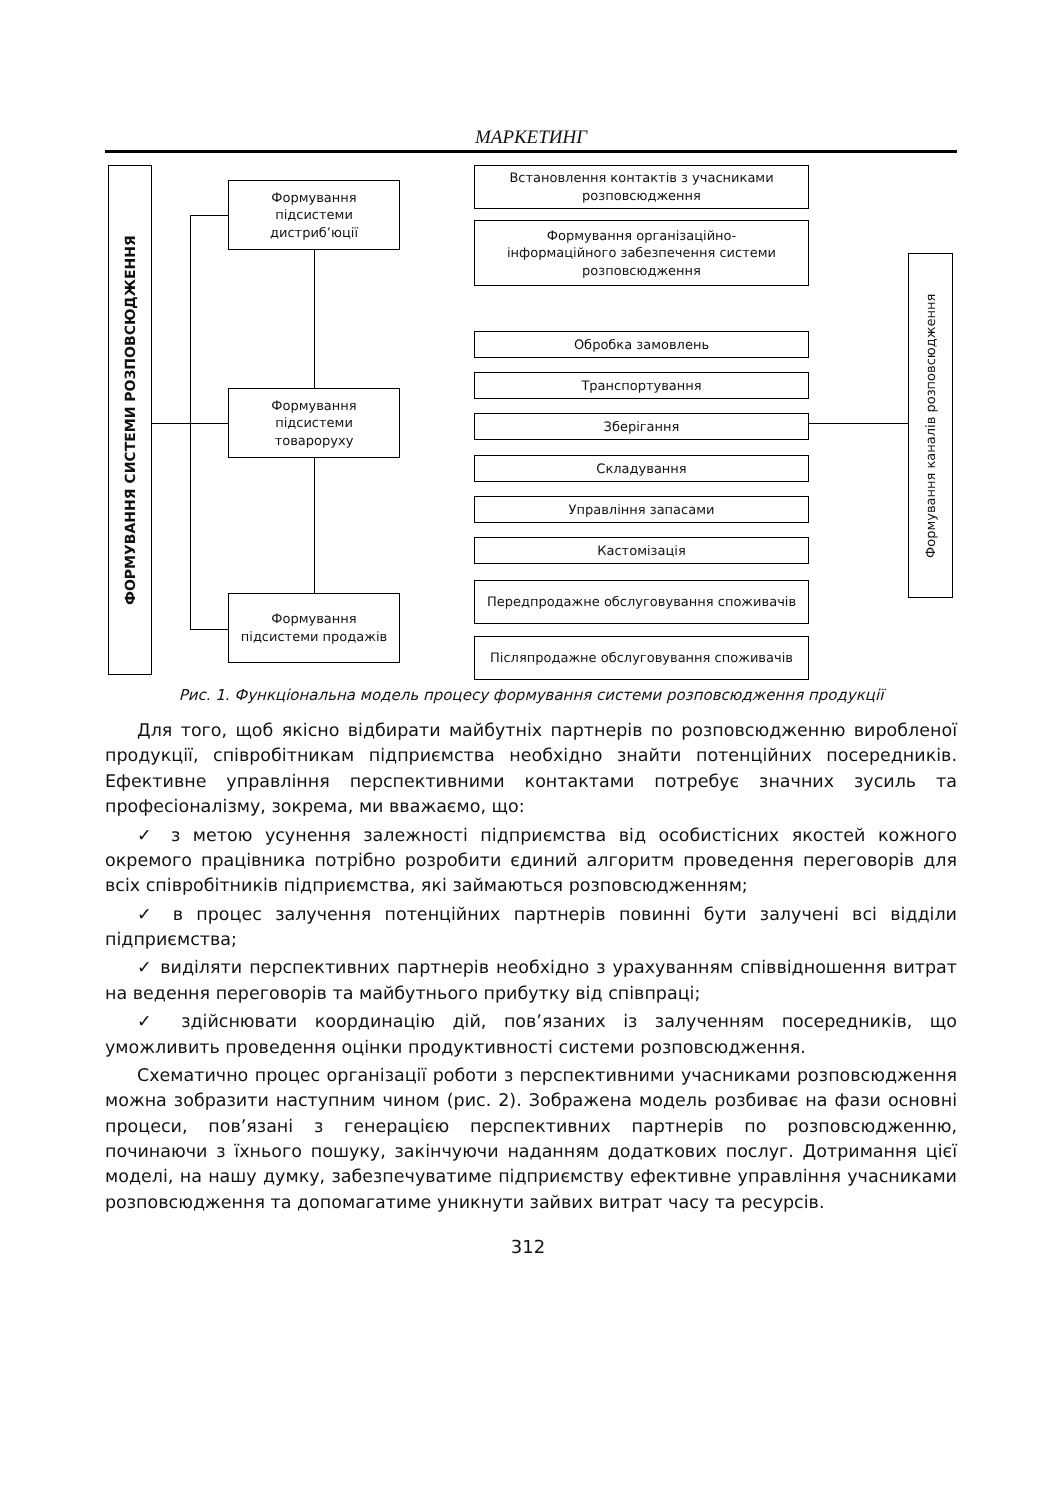МАРКЕТИНГ
ФОРМУВАННЯ СИСТЕМИ РОЗПОВСЮДЖЕННЯ
Формування
підсистеми
дистриб’юції
Формування
підсистеми
товароруху
Формування
підсистеми продажів
Встановлення контактів з учасниками розповсюдження
Формування організаційно-
інформаційного забезпечення системи
розповсюдження
Обробка замовлень
Транспортування
Зберігання
Складування
Управління запасами
Кастомізація
Передпродажне обслуговування споживачів
Післяпродажне обслуговування споживачів
Формування каналів розповсюдження
Рис. 1. Функціональна модель процесу формування системи розповсюдження продукції
Для того, щоб якісно відбирати майбутніх партнерів по розповсюдженню виробленої продукції, співробітникам підприємства необхідно знайти потенційних посередників. Ефективне управління перспективними контактами потребує значних зусиль та професіоналізму, зокрема, ми вважаємо, що:
✓ з метою усунення залежності підприємства від особистісних якостей кожного окремого працівника потрібно розробити єдиний алгоритм проведення переговорів для всіх співробітників підприємства, які займаються розповсюдженням;
✓ в процес залучення потенційних партнерів повинні бути залучені всі відділи підприємства;
✓ виділяти перспективних партнерів необхідно з урахуванням співвідношення витрат на ведення переговорів та майбутнього прибутку від співпраці;
✓ здійснювати координацію дій, пов’язаних із залученням посередників, що уможливить проведення оцінки продуктивності системи розповсюдження.
Схематично процес організації роботи з перспективними учасниками розповсюдження можна зобразити наступним чином (рис. 2). Зображена модель розбиває на фази основні процеси, пов’язані з генерацією перспективних партнерів по розповсюдженню, починаючи з їхнього пошуку, закінчуючи наданням додаткових послуг. Дотримання цієї моделі, на нашу думку, забезпечуватиме підприємству ефективне управління учасниками розповсюдження та допомагатиме уникнути зайвих витрат часу та ресурсів.
312